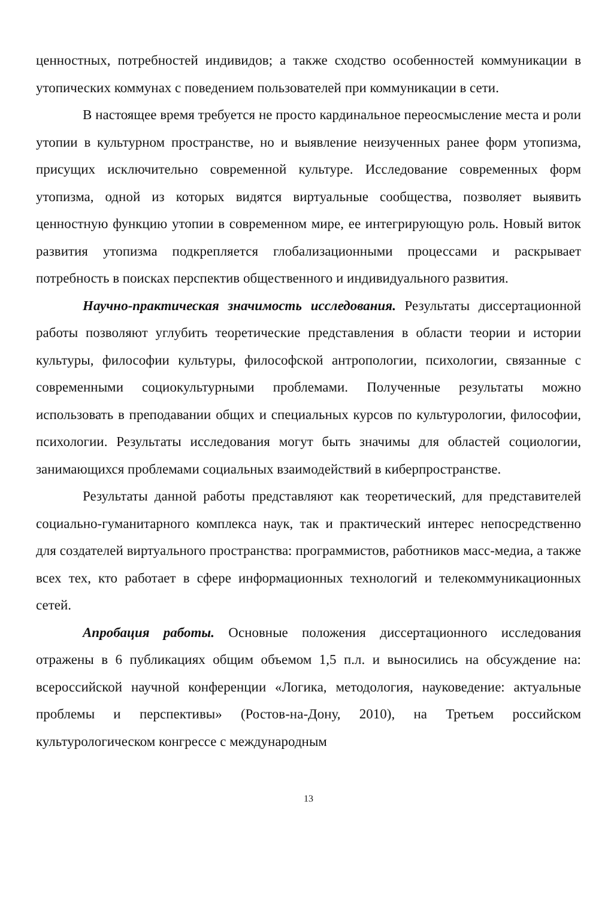ценностных, потребностей индивидов; а также сходство особенностей коммуникации в утопических коммунах с поведением пользователей при коммуникации в сети.
В настоящее время требуется не просто кардинальное переосмысление места и роли утопии в культурном пространстве, но и выявление неизученных ранее форм утопизма, присущих исключительно современной культуре. Исследование современных форм утопизма, одной из которых видятся виртуальные сообщества, позволяет выявить ценностную функцию утопии в современном мире, ее интегрирующую роль. Новый виток развития утопизма подкрепляется глобализационными процессами и раскрывает потребность в поисках перспектив общественного и индивидуального развития.
Научно-практическая значимость исследования. Результаты диссертационной работы позволяют углубить теоретические представления в области теории и истории культуры, философии культуры, философской антропологии, психологии, связанные с современными социокультурными проблемами. Полученные результаты можно использовать в преподавании общих и специальных курсов по культурологии, философии, психологии. Результаты исследования могут быть значимы для областей социологии, занимающихся проблемами социальных взаимодействий в киберпространстве.
Результаты данной работы представляют как теоретический, для представителей социально-гуманитарного комплекса наук, так и практический интерес непосредственно для создателей виртуального пространства: программистов, работников масс-медиа, а также всех тех, кто работает в сфере информационных технологий и телекоммуникационных сетей.
Апробация работы. Основные положения диссертационного исследования отражены в 6 публикациях общим объемом 1,5 п.л. и выносились на обсуждение на: всероссийской научной конференции «Логика, методология, науковедение: актуальные проблемы и перспективы» (Ростов-на-Дону, 2010), на Третьем российском культурологическом конгрессе с международным
13